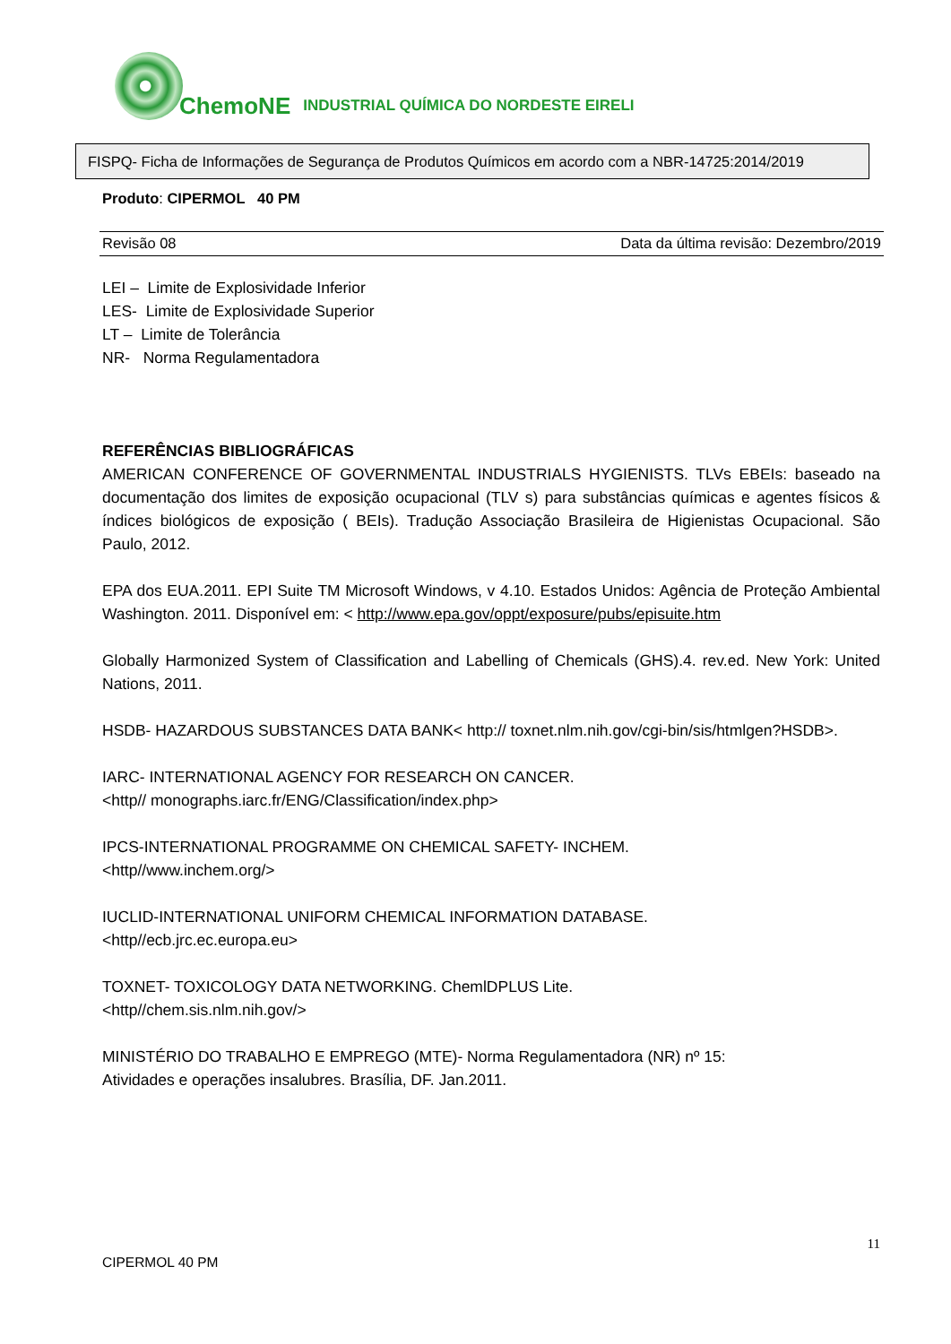ChemoNE INDUSTRIAL QUÍMICA DO NORDESTE EIRELI
FISPQ- Ficha de Informações de Segurança de Produtos Químicos em acordo com a NBR-14725:2014/2019
Produto: CIPERMOL 40 PM
Revisão 08 Data da última revisão: Dezembro/2019
LEI – Limite de Explosividade Inferior
LES- Limite de Explosividade Superior
LT – Limite de Tolerância
NR- Norma Regulamentadora
REFERÊNCIAS BIBLIOGRÁFICAS
AMERICAN CONFERENCE OF GOVERNMENTAL INDUSTRIALS HYGIENISTS. TLVs EBEIs: baseado na documentação dos limites de exposição ocupacional (TLV s) para substâncias químicas e agentes físicos & índices biológicos de exposição ( BEIs). Tradução Associação Brasileira de Higienistas Ocupacional. São Paulo, 2012.
EPA dos EUA.2011. EPI Suite TM Microsoft Windows, v 4.10. Estados Unidos: Agência de Proteção Ambiental Washington. 2011. Disponível em: < http://www.epa.gov/oppt/exposure/pubs/episuite.htm
Globally Harmonized System of Classification and Labelling of Chemicals (GHS).4. rev.ed. New York: United Nations, 2011.
HSDB- HAZARDOUS SUBSTANCES DATA BANK< http:// toxnet.nlm.nih.gov/cgi-bin/sis/htmlgen?HSDB>.
IARC- INTERNATIONAL AGENCY FOR RESEARCH ON CANCER.
<http// monographs.iarc.fr/ENG/Classification/index.php>
IPCS-INTERNATIONAL PROGRAMME ON CHEMICAL SAFETY- INCHEM.
<http//www.inchem.org/>
IUCLID-INTERNATIONAL UNIFORM CHEMICAL INFORMATION DATABASE.
<http//ecb.jrc.ec.europa.eu>
TOXNET- TOXICOLOGY DATA NETWORKING. ChemlDPLUS Lite.
<http//chem.sis.nlm.nih.gov/>
MINISTÉRIO DO TRABALHO E EMPREGO (MTE)- Norma Regulamentadora (NR) nº 15:
Atividades e operações insalubres. Brasília, DF. Jan.2011.
11
CIPERMOL 40 PM